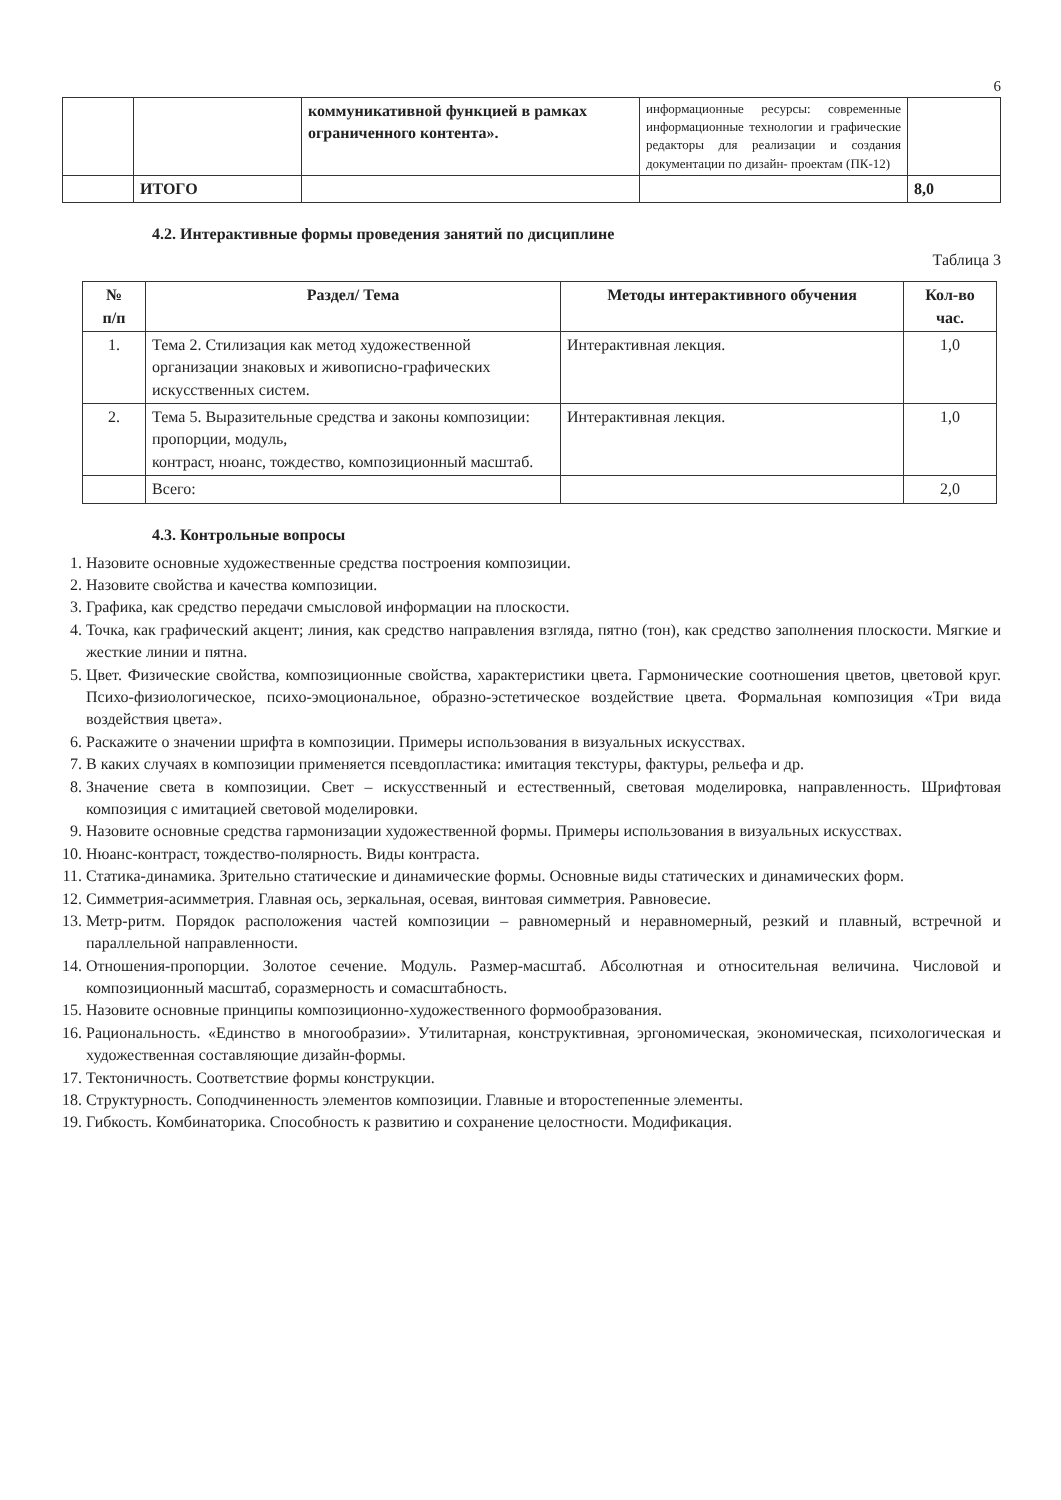6
| | | коммуникативной функцией в рамках ограниченного контента». | информационные ресурсы: современные информационные технологии и графические редакторы для реализации и создания документации по дизайн- проектам (ПК-12) | |
| | ИТОГО | | | 8,0 |
4.2. Интерактивные формы проведения занятий по дисциплине
Таблица 3
| № п/п | Раздел/ Тема | Методы интерактивного обучения | Кол-во час. |
| --- | --- | --- | --- |
| 1. | Тема 2. Стилизация как метод художественной организации знаковых и живописно-графических искусственных систем. | Интерактивная лекция. | 1,0 |
| 2. | Тема 5. Выразительные средства и законы композиции: пропорции, модуль, контраст, нюанс, тождество, композиционный масштаб. | Интерактивная лекция. | 1,0 |
| | Всего: | | 2,0 |
4.3. Контрольные вопросы
1. Назовите основные художественные средства построения композиции.
2. Назовите свойства и качества композиции.
3. Графика, как средство передачи смысловой информации на плоскости.
4. Точка, как графический акцент; линия, как средство направления взгляда, пятно (тон), как средство заполнения плоскости. Мягкие и жесткие линии и пятна.
5. Цвет. Физические свойства, композиционные свойства, характеристики цвета. Гармонические соотношения цветов, цветовой круг. Психо-физиологическое, психо-эмоциональное, образно-эстетическое воздействие цвета. Формальная композиция «Три вида воздействия цвета».
6. Раскажите о значении шрифта в композиции. Примеры использования в визуальных искусствах.
7. В каких случаях в композиции применяется псевдопластика: имитация текстуры, фактуры, рельефа и др.
8. Значение света в композиции. Свет – искусственный и естественный, световая моделировка, направленность. Шрифтовая композиция с имитацией световой моделировки.
9. Назовите основные средства гармонизации художественной формы. Примеры использования в визуальных искусствах.
10. Нюанс-контраст, тождество-полярность. Виды контраста.
11. Статика-динамика. Зрительно статические и динамические формы. Основные виды статических и динамических форм.
12. Симметрия-асимметрия. Главная ось, зеркальная, осевая, винтовая симметрия. Равновесие.
13. Метр-ритм. Порядок расположения частей композиции – равномерный и неравномерный, резкий и плавный, встречной и параллельной направленности.
14. Отношения-пропорции. Золотое сечение. Модуль. Размер-масштаб. Абсолютная и относительная величина. Числовой и композиционный масштаб, соразмерность и сомасштабность.
15. Назовите основные принципы композиционно-художественного формообразования.
16. Рациональность. «Единство в многообразии». Утилитарная, конструктивная, эргономическая, экономическая, психологическая и художественная составляющие дизайн-формы.
17. Тектоничность. Соответствие формы конструкции.
18. Структурность. Соподчиненность элементов композиции. Главные и второстепенные элементы.
19. Гибкость. Комбинаторика. Способность к развитию и сохранение целостности. Модификация.